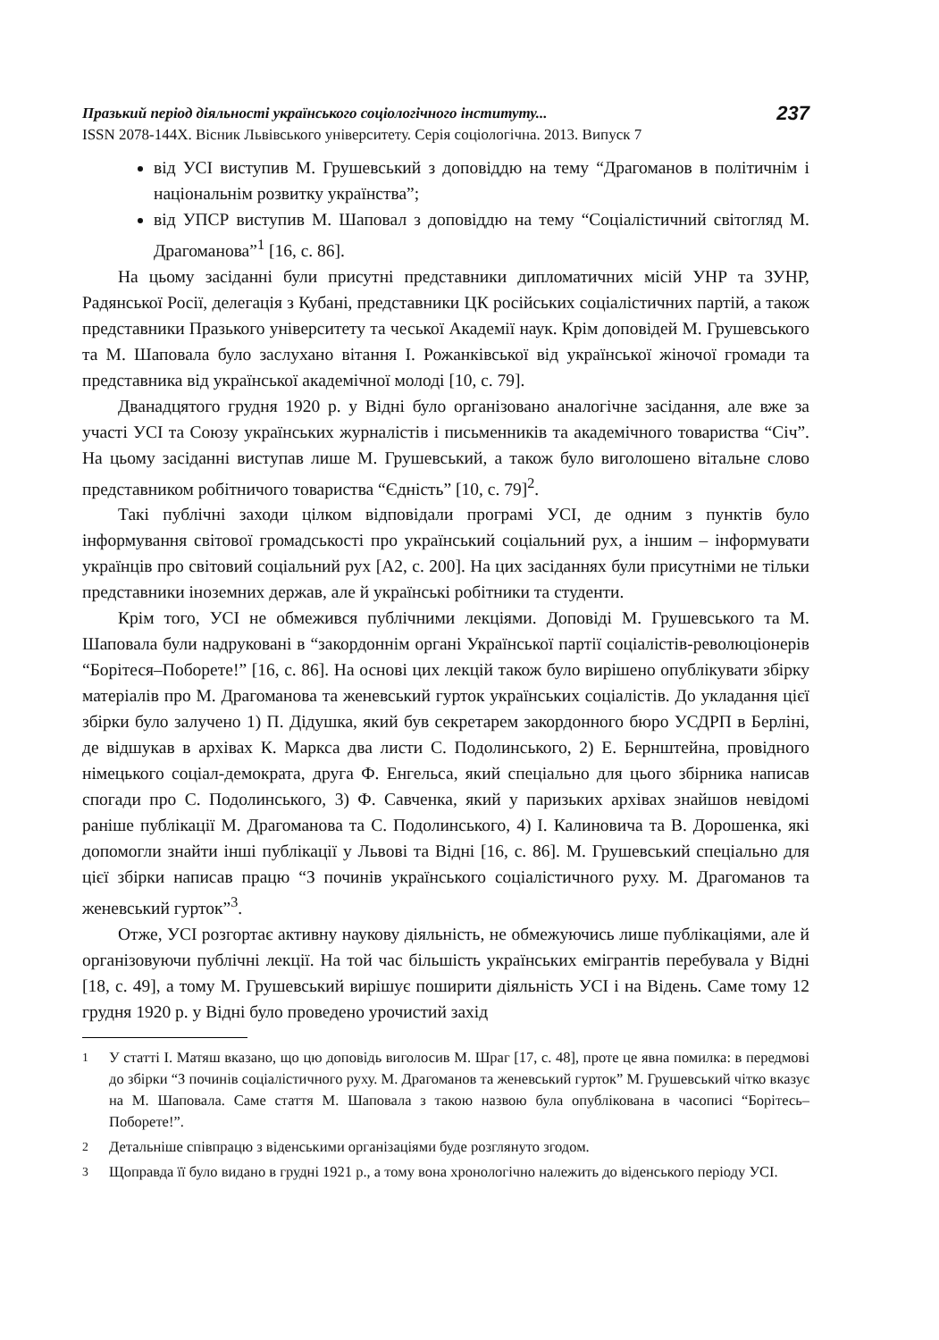Празький період діяльності українського соціологічного інституту...
ISSN 2078-144X. Вісник Львівського університету. Серія соціологічна. 2013. Випуск 7
237
від УСІ виступив М. Грушевський з доповіддю на тему “Драгоманов в політичнім і національнім розвитку українства”;
від УПСР виступив М. Шаповал з доповіддю на тему “Соціалістичний світогляд М. Драгоманова”<sup>1</sup> [16, с. 86].
На цьому засіданні були присутні представники дипломатичних місій УНР та ЗУНР, Радянської Росії, делегація з Кубані, представники ЦК російських соціалістичних партій, а також представники Празького університету та чеської Академії наук. Крім доповідей М. Грушевського та М. Шаповала було заслухано вітання І. Рожанківської від української жіночої громади та представника від української академічної молоді [10, с. 79].
Дванадцятого грудня 1920 р. у Відні було організовано аналогічне засідання, але вже за участі УСІ та Союзу українських журналістів і письменників та академічного товариства “Січ”. На цьому засіданні виступав лише М. Грушевський, а також було виголошено вітальне слово представником робітничого товариства “Єдність” [10, с. 79]<sup>2</sup>.
Такі публічні заходи цілком відповідали програмі УСІ, де одним з пунктів було інформування світової громадськості про український соціальний рух, а іншим – інформувати українців про світовий соціальний рух [А2, с. 200]. На цих засіданнях були присутніми не тільки представники іноземних держав, але й українські робітники та студенти.
Крім того, УСІ не обмежився публічними лекціями. Доповіді М. Грушевського та М. Шаповала були надруковані в “закордоннім органі Української партії соціалістів-революціонерів “Борітеся–Поборете!” [16, с. 86]. На основі цих лекцій також було вирішено опублікувати збірку матеріалів про М. Драгоманова та женевський гурток українських соціалістів. До укладання цієї збірки було залучено 1) П. Дідушка, який був секретарем закордонного бюро УСДРП в Берліні, де відшукав в архівах К. Маркса два листи С. Подолинського, 2) Е. Бернштейна, провідного німецького соціал-демократа, друга Ф. Енгельса, який спеціально для цього збірника написав спогади про С. Подолинського, 3) Ф. Савченка, який у паризьких архівах знайшов невідомі раніше публікації М. Драгоманова та С. Подолинського, 4) І. Калиновича та В. Дорошенка, які допомогли знайти інші публікації у Львові та Відні [16, с. 86]. М. Грушевський спеціально для цієї збірки написав працю “З починів українського соціалістичного руху. М. Драгоманов та женевський гурток”<sup>3</sup>.
Отже, УСІ розгортає активну наукову діяльність, не обмежуючись лише публікаціями, але й організовуючи публічні лекції. На той час більшість українських емігрантів перебувала у Відні [18, с. 49], а тому М. Грушевський вирішує поширити діяльність УСІ і на Відень. Саме тому 12 грудня 1920 р. у Відні було проведено урочистий захід
<sup>1</sup> У статті І. Матяш вказано, що цю доповідь виголосив М. Шраг [17, с. 48], проте це явна помилка: в передмові до збірки “З починів соціалістичного руху. М. Драгоманов та женевський гурток” М. Грушевський чітко вказує на М. Шаповала. Саме стаття М. Шаповала з такою назвою була опублікована в часописі “Борітесь–Поборете!”.
<sup>2</sup> Детальніше співпрацю з віденськими організаціями буде розглянуто згодом.
<sup>3</sup> Щоправда її було видано в грудні 1921 р., а тому вона хронологічно належить до віденського періоду УСІ.